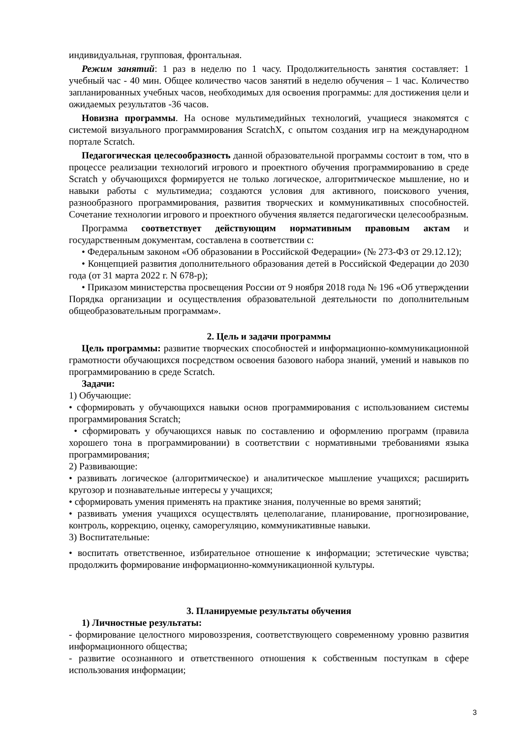индивидуальная, групповая, фронтальная.
Режим занятий: 1 раз в неделю по 1 часу. Продолжительность занятия составляет: 1 учебный час - 40 мин. Общее количество часов занятий в неделю обучения – 1 час. Количество запланированных учебных часов, необходимых для освоения программы: для достижения цели и ожидаемых результатов -36 часов.
Новизна программы. На основе мультимедийных технологий, учащиеся знакомятся с системой визуального программирования ScratchX, с опытом создания игр на международном портале Scratch.
Педагогическая целесообразность данной образовательной программы состоит в том, что в процессе реализации технологий игрового и проектного обучения программированию в среде Scratch у обучающихся формируется не только логическое, алгоритмическое мышление, но и навыки работы с мультимедиа; создаются условия для активного, поискового учения, разнообразного программирования, развития творческих и коммуникативных способностей. Сочетание технологии игрового и проектного обучения является педагогически целесообразным.
Программа соответствует действующим нормативным правовым актам и государственным документам, составлена в соответствии с:
• Федеральным законом «Об образовании в Российской Федерации» (№ 273-ФЗ от 29.12.12);
• Концепцией развития дополнительного образования детей в Российской Федерации до 2030 года (от 31 марта 2022 г. N 678-р);
• Приказом министерства просвещения России от 9 ноября 2018 года № 196 «Об утверждении Порядка организации и осуществления образовательной деятельности по дополнительным общеобразовательным программам».
2. Цель и задачи программы
Цель программы: развитие творческих способностей и информационно-коммуникационной грамотности обучающихся посредством освоения базового набора знаний, умений и навыков по программированию в среде Scratch.
Задачи:
1) Обучающие:
• сформировать у обучающихся навыки основ программирования с использованием системы программирования Scratch;
• сформировать у обучающихся навык по составлению и оформлению программ (правила хорошего тона в программировании) в соответствии с нормативными требованиями языка программирования;
2) Развивающие:
• развивать логическое (алгоритмическое) и аналитическое мышление учащихся; расширить кругозор и познавательные интересы у учащихся;
• сформировать умения применять на практике знания, полученные во время занятий;
• развивать умения учащихся осуществлять целеполагание, планирование, прогнозирование, контроль, коррекцию, оценку, саморегуляцию, коммуникативные навыки.
3) Воспитательные:
• воспитать ответственное, избирательное отношение к информации; эстетические чувства; продолжить формирование информационно-коммуникационной культуры.
3. Планируемые результаты обучения
1) Личностные результаты:
- формирование целостного мировоззрения, соответствующего современному уровню развития информационного общества;
- развитие осознанного и ответственного отношения к собственным поступкам в сфере использования информации;
3